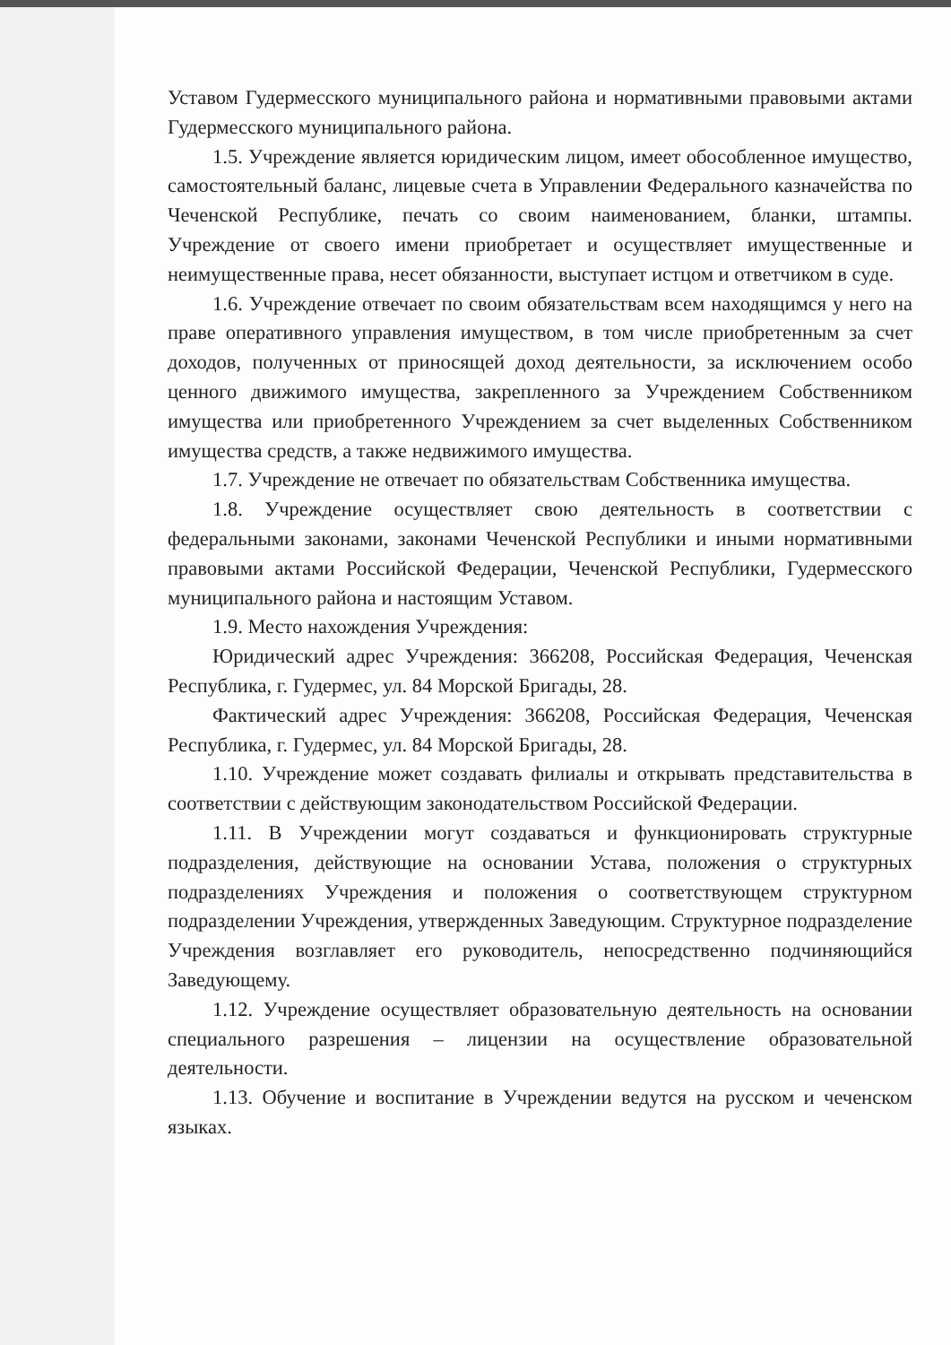Уставом Гудермесского муниципального района и нормативными правовыми актами Гудермесского муниципального района.
1.5. Учреждение является юридическим лицом, имеет обособленное имущество, самостоятельный баланс, лицевые счета в Управлении Федерального казначейства по Чеченской Республике, печать со своим наименованием, бланки, штампы. Учреждение от своего имени приобретает и осуществляет имущественные и неимущественные права, несет обязанности, выступает истцом и ответчиком в суде.
1.6. Учреждение отвечает по своим обязательствам всем находящимся у него на праве оперативного управления имуществом, в том числе приобретенным за счет доходов, полученных от приносящей доход деятельности, за исключением особо ценного движимого имущества, закрепленного за Учреждением Собственником имущества или приобретенного Учреждением за счет выделенных Собственником имущества средств, а также недвижимого имущества.
1.7. Учреждение не отвечает по обязательствам Собственника имущества.
1.8. Учреждение осуществляет свою деятельность в соответствии с федеральными законами, законами Чеченской Республики и иными нормативными правовыми актами Российской Федерации, Чеченской Республики, Гудермесского муниципального района и настоящим Уставом.
1.9. Место нахождения Учреждения:
Юридический адрес Учреждения: 366208, Российская Федерация, Чеченская Республика, г. Гудермес, ул. 84 Морской Бригады, 28.
Фактический адрес Учреждения: 366208, Российская Федерация, Чеченская Республика, г. Гудермес, ул. 84 Морской Бригады, 28.
1.10. Учреждение может создавать филиалы и открывать представительства в соответствии с действующим законодательством Российской Федерации.
1.11. В Учреждении могут создаваться и функционировать структурные подразделения, действующие на основании Устава, положения о структурных подразделениях Учреждения и положения о соответствующем структурном подразделении Учреждения, утвержденных Заведующим. Структурное подразделение Учреждения возглавляет его руководитель, непосредственно подчиняющийся Заведующему.
1.12. Учреждение осуществляет образовательную деятельность на основании специального разрешения – лицензии на осуществление образовательной деятельности.
1.13. Обучение и воспитание в Учреждении ведутся на русском и чеченском языках.